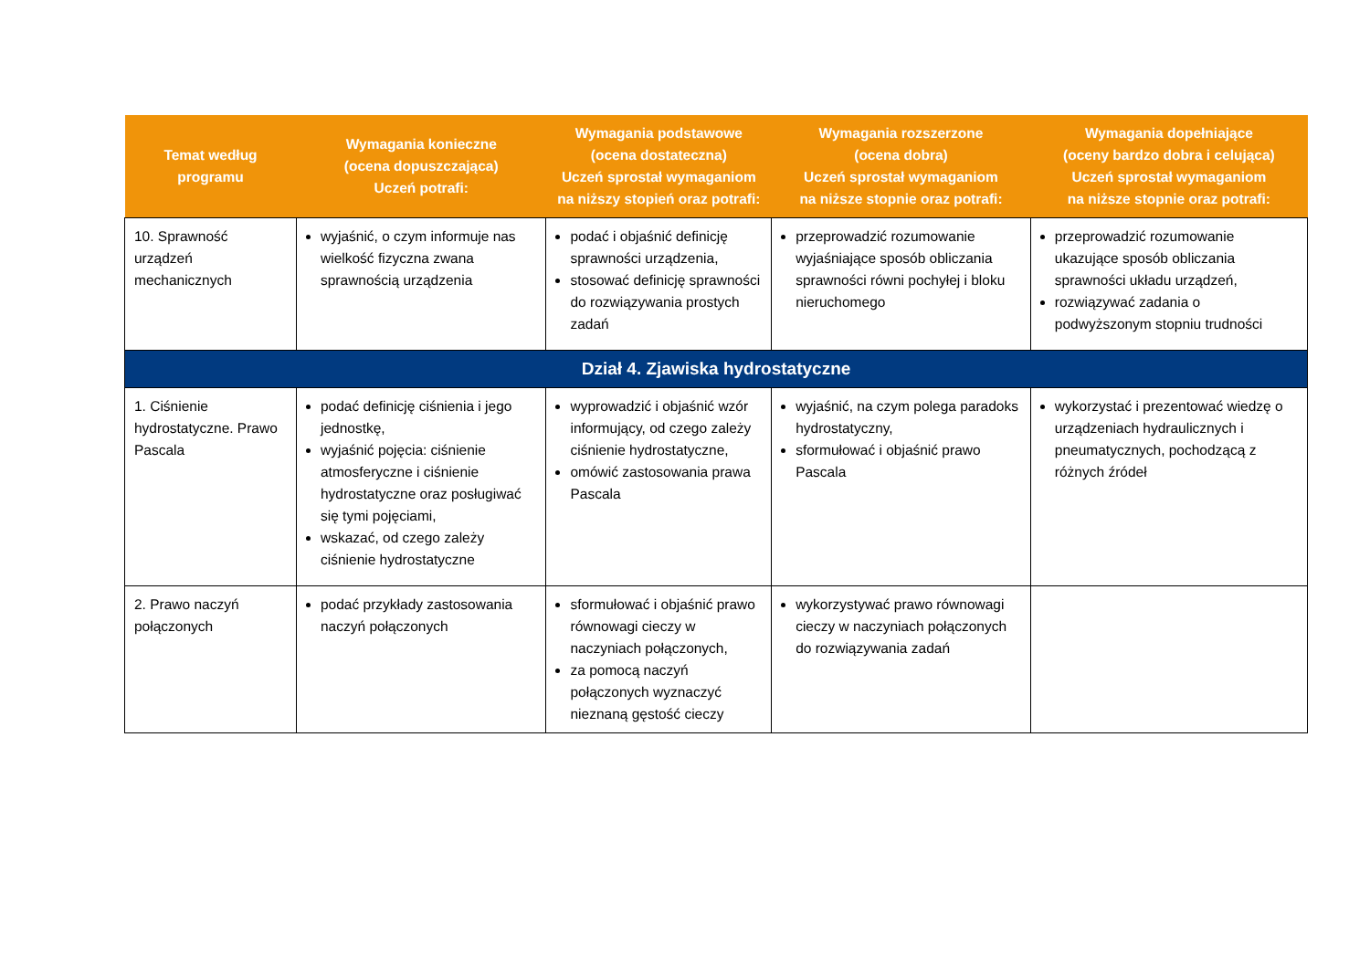| Temat według programu | Wymagania konieczne (ocena dopuszczająca) Uczeń potrafi: | Wymagania podstawowe (ocena dostateczna) Uczeń sprostał wymaganiom na niższy stopień oraz potrafi: | Wymagania rozszerzone (ocena dobra) Uczeń sprostał wymaganiom na niższe stopnie oraz potrafi: | Wymagania dopełniające (oceny bardzo dobra i celująca) Uczeń sprostał wymaganiom na niższe stopnie oraz potrafi: |
| --- | --- | --- | --- | --- |
| 10. Sprawność urządzeń mechanicznych | wyjaśnić, o czym informuje nas wielkość fizyczna zwana sprawnością urządzenia | podać i objaśnić definicję sprawności urządzenia, stosować definicję sprawności do rozwiązywania prostych zadań | przeprowadzić rozumowanie wyjaśniające sposób obliczania sprawności równi pochyłej i bloku nieruchomego | przeprowadzić rozumowanie ukazujące sposób obliczania sprawności układu urządzeń, rozwiązywać zadania o podwyższonym stopniu trudności |
| Dział 4. Zjawiska hydrostatyczne | | | | |
| 1. Ciśnienie hydrostatyczne. Prawo Pascala | podać definicję ciśnienia i jego jednostkę, wyjaśnić pojęcia: ciśnienie atmosferyczne i ciśnienie hydrostatyczne oraz posługiwać się tymi pojęciami, wskazać, od czego zależy ciśnienie hydrostatyczne | wyprowadzić i objaśnić wzór informujący, od czego zależy ciśnienie hydrostatyczne, omówić zastosowania prawa Pascala | wyjaśnić, na czym polega paradoks hydrostatyczny, sformułować i objaśnić prawo Pascala | wykorzystać i prezentować wiedzę o urządzeniach hydraulicznych i pneumatycznych, pochodzącą z różnych źródeł |
| 2. Prawo naczyń połączonych | podać przykłady zastosowania naczyń połączonych | sformułować i objaśnić prawo równowagi cieczy w naczyniach połączonych, za pomocą naczyń połączonych wyznaczyć nieznaną gęstość cieczy | wykorzystywać prawo równowagi cieczy w naczyniach połączonych do rozwiązywania zadań | |